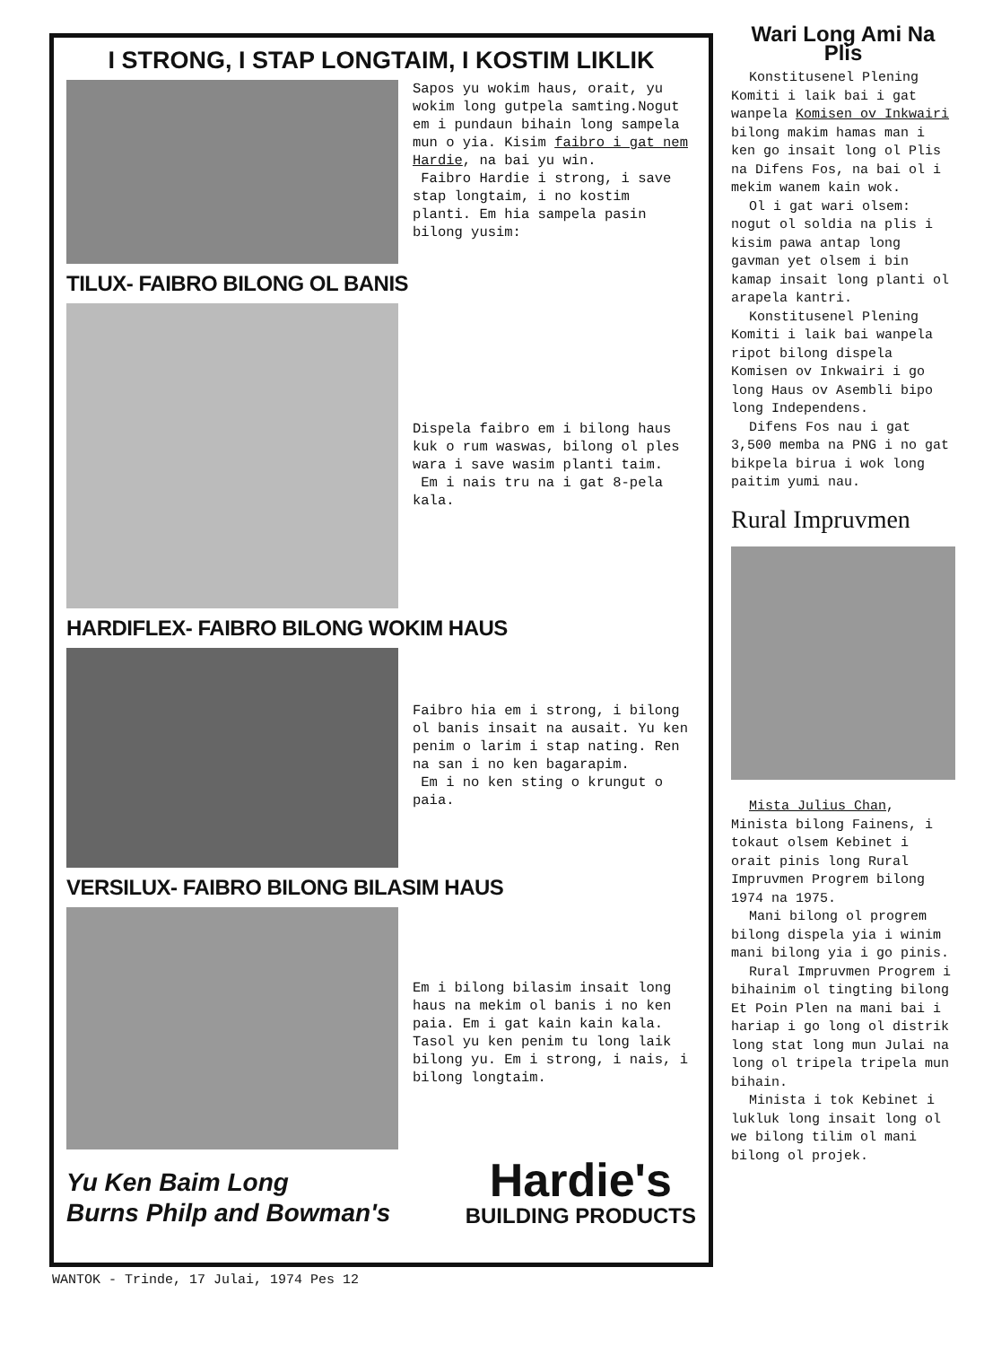I STRONG, I STAP LONGTAIM, I KOSTIM LIKLIK
Sapos yu wokim haus, orait, yu wokim long gutpela samting.Nogut em i pundaun bihain long sampela mun o yia. Kisim faibro i gat nem Hardie, na bai yu win.
Faibro Hardie i strong, i save stap longtaim, i no kostim planti. Em hia sampela pasin bilong yusim:
TILUX- FAIBRO BILONG OL BANIS
Dispela faibro em i bilong haus kuk o rum waswas, bilong ol ples wara i save wasim planti taim.
Em i nais tru na i gat 8-pela kala.
HARDIFLEX- FAIBRO BILONG WOKIM HAUS
Faibro hia em i strong, i bilong ol banis insait na ausait. Yu ken penim o larim i stap nating. Ren na san i no ken bagarapim.
Em i no ken sting o krungut o paia.
VERSILUX- FAIBRO BILONG BILASIM HAUS
Em i bilong bilasim insait long haus na mekim ol banis i no ken paia. Em i gat kain kain kala. Tasol yu ken penim tu long laik bilong yu. Em i strong, i nais, i bilong longtaim.
Yu Ken Baim Long
Burns Philp and Bowman's
Hardie's
BUILDING PRODUCTS
Wari Long Ami Na Plis
Konstitusenel Plening Komiti i laik bai i gat wanpela Komisen ov Inkwairi bilong makim hamas man i ken go insait long ol Plis na Difens Fos, na bai ol i mekim wanem kain wok.
Ol i gat wari olsem: nogut ol soldia na plis i kisim pawa antap long gavman yet olsem i bin kamap insait long planti ol arapela kantri.
Konstitusenel Plening Komiti i laik bai wanpela ripot bilong dispela Komisen ov Inkwairi i go long Haus ov Asembli bipo long Independens.
Difens Fos nau i gat 3,500 memba na PNG i no gat bikpela birua i wok long paitim yumi nau.
Rural Impruvmen
Mista Julius Chan, Minista bilong Fainens, i tokaut olsem Kebinet i orait pinis long Rural Impruvmen Progrem bilong 1974 na 1975.
Mani bilong ol progrem bilong dispela yia i winim mani bilong yia i go pinis.
Rural Impruvmen Progrem i bihainim ol tingting bilong Et Poin Plen na mani bai i hariap i go long ol distrik long stat long mun Julai na long ol tripela tripela mun bihain.
Minista i tok Kebinet i lukluk long insait long ol we bilong tilim ol mani bilong ol projek.
WANTOK - Trinde, 17 Julai, 1974 Pes 12